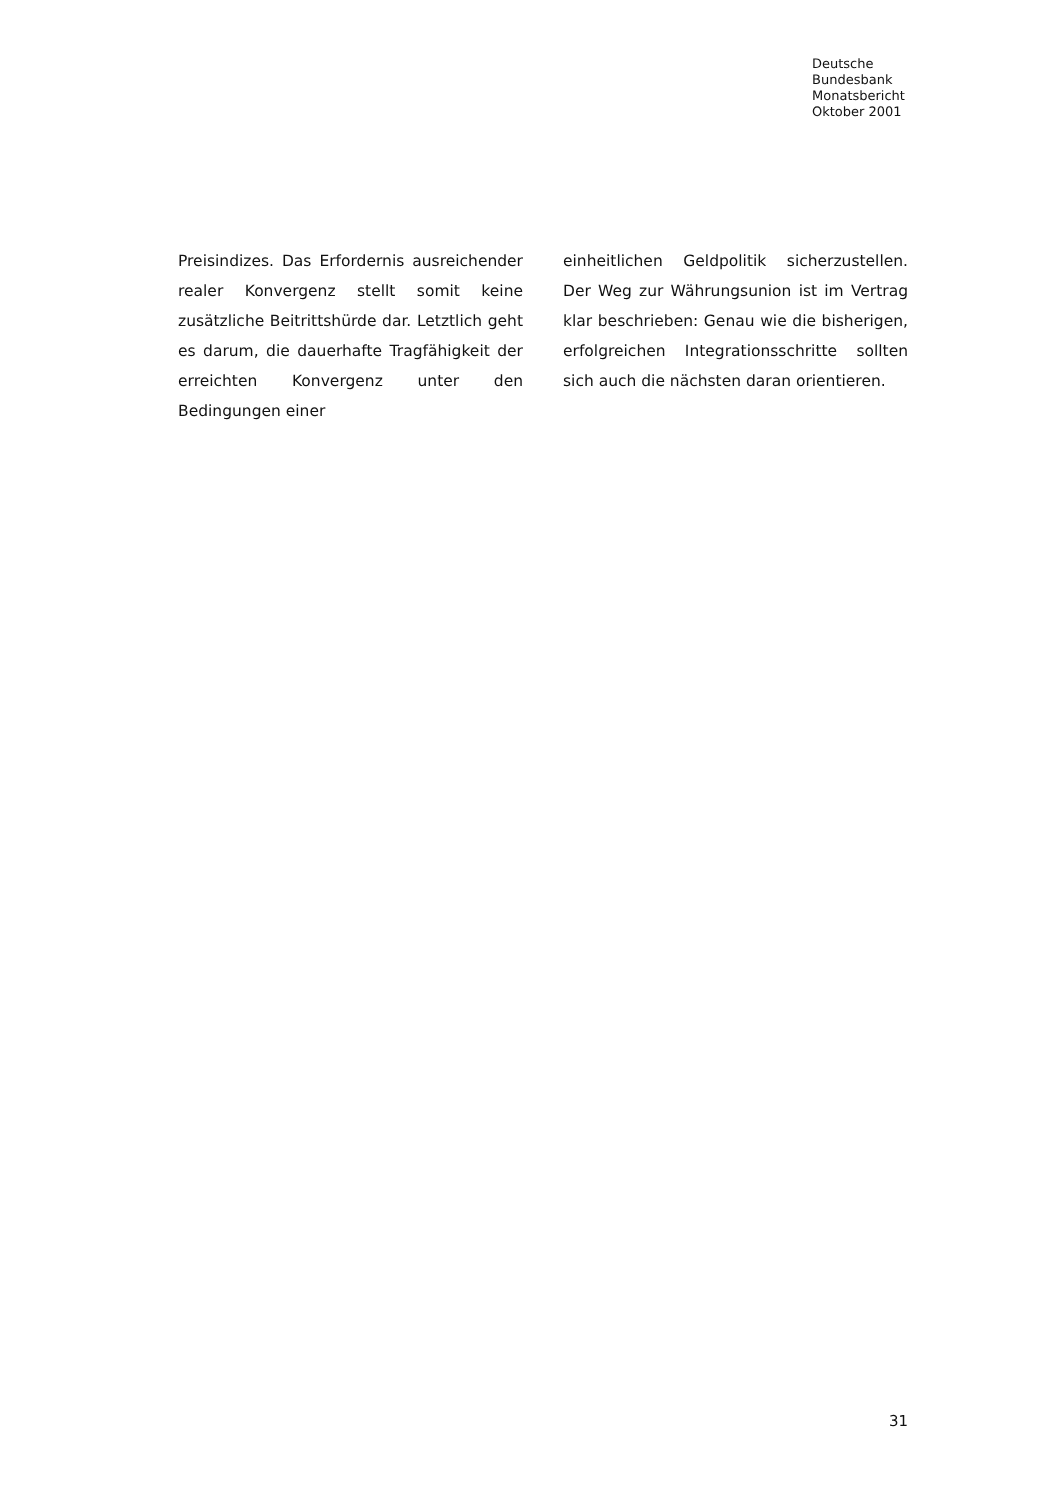Deutsche
Bundesbank
Monatsbericht
Oktober 2001
Preisindizes. Das Erfordernis ausreichender realer Konvergenz stellt somit keine zusätzliche Beitrittshürde dar. Letztlich geht es darum, die dauerhafte Tragfähigkeit der erreichten Konvergenz unter den Bedingungen einer
einheitlichen Geldpolitik sicherzustellen. Der Weg zur Währungsunion ist im Vertrag klar beschrieben: Genau wie die bisherigen, erfolgreichen Integrationsschritte sollten sich auch die nächsten daran orientieren.
31